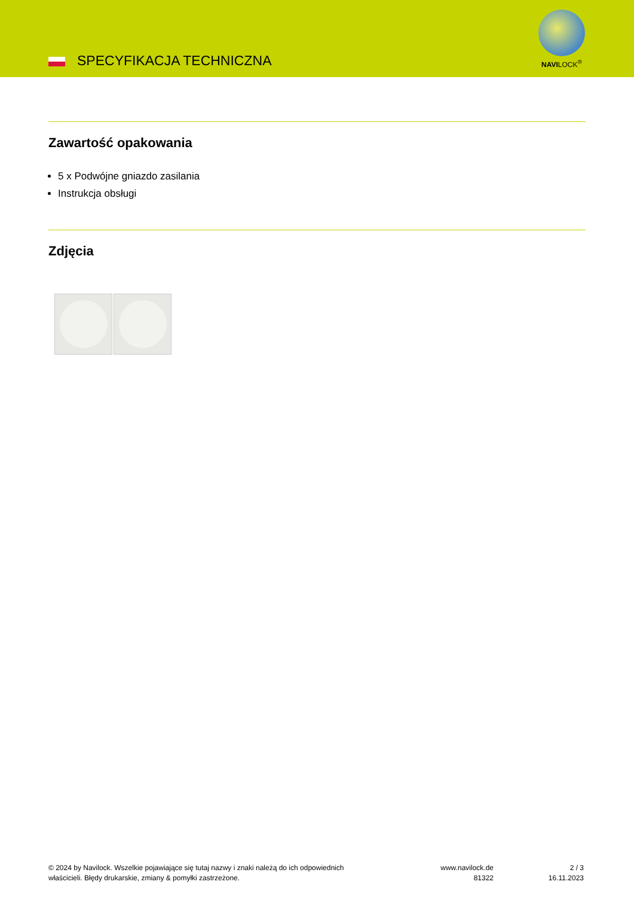SPECYFIKACJA TECHNICZNA
NAVILOCK<sup>®</sup>
Zawartość opakowania
5 x Podwójne gniazdo zasilania
Instrukcja obsługi
Zdjęcia
© 2024 by Navilock. Wszelkie pojawiające się tutaj nazwy i znaki należą do ich odpowiednich właścicieli. Błędy drukarskie, zmiany & pomyłki zastrzeżone.
www.navilock.de
81322
2 / 3
16.11.2023